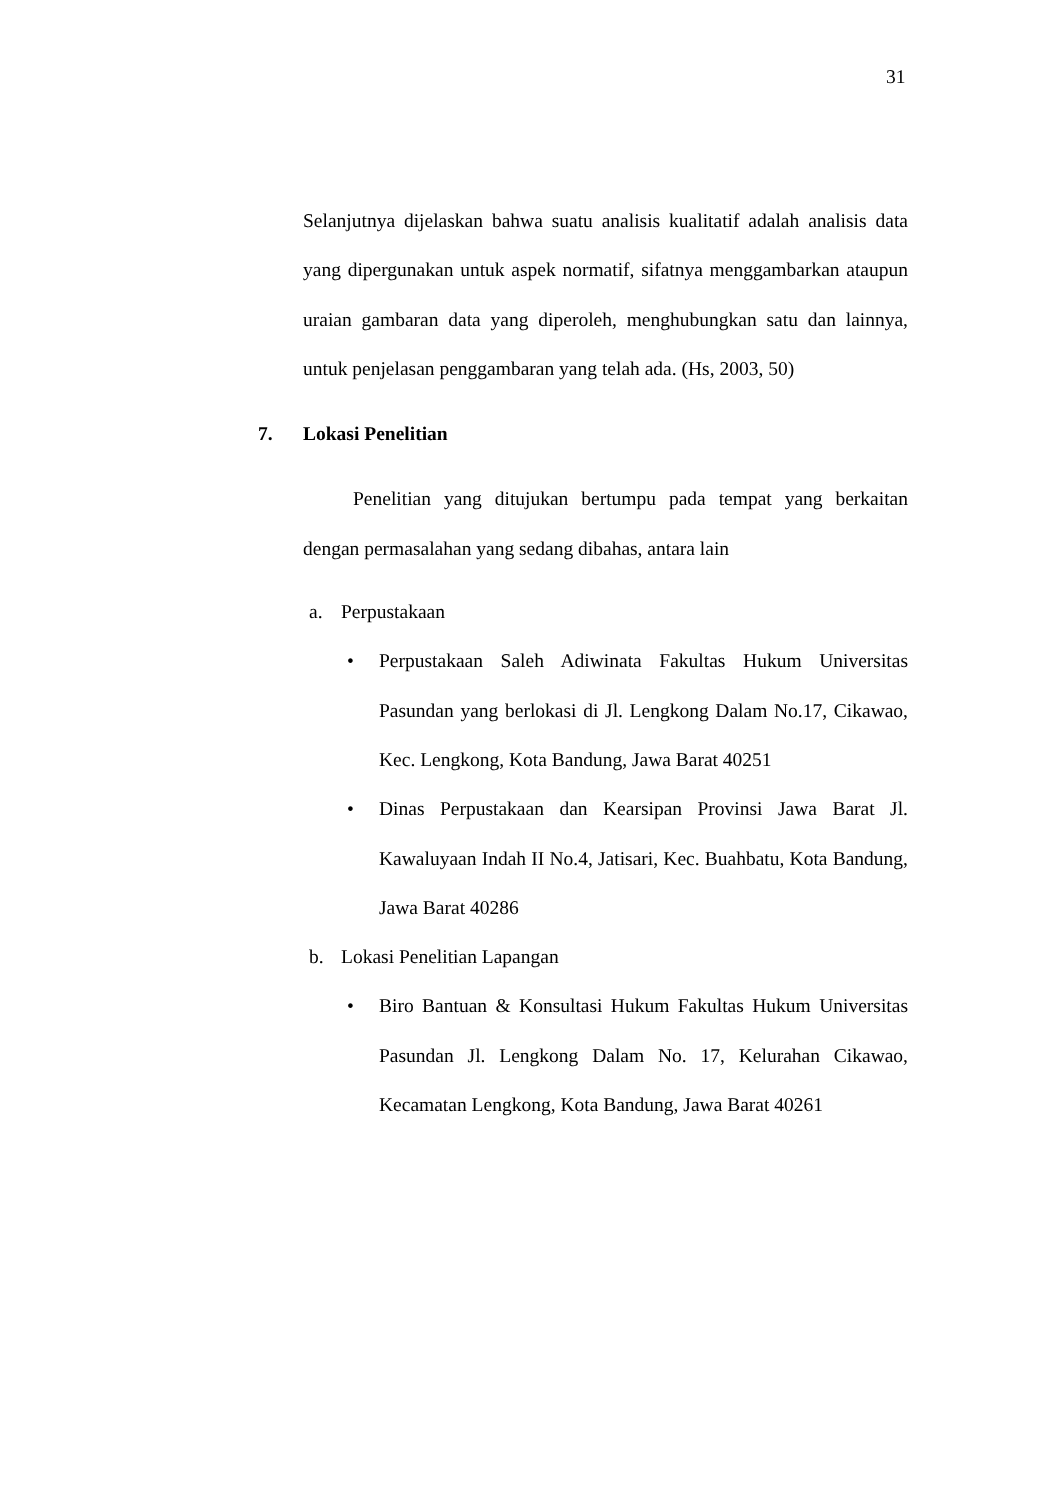31
Selanjutnya dijelaskan bahwa suatu analisis kualitatif adalah analisis data yang dipergunakan untuk aspek normatif, sifatnya menggambarkan ataupun uraian gambaran data yang diperoleh, menghubungkan satu dan lainnya, untuk penjelasan penggambaran yang telah ada. (Hs, 2003, 50)
7. Lokasi Penelitian
Penelitian yang ditujukan bertumpu pada tempat yang berkaitan dengan permasalahan yang sedang dibahas, antara lain
a. Perpustakaan
• Perpustakaan Saleh Adiwinata Fakultas Hukum Universitas Pasundan yang berlokasi di Jl. Lengkong Dalam No.17, Cikawao, Kec. Lengkong, Kota Bandung, Jawa Barat 40251
• Dinas Perpustakaan dan Kearsipan Provinsi Jawa Barat Jl. Kawaluyaan Indah II No.4, Jatisari, Kec. Buahbatu, Kota Bandung, Jawa Barat 40286
b. Lokasi Penelitian Lapangan
• Biro Bantuan & Konsultasi Hukum Fakultas Hukum Universitas Pasundan Jl. Lengkong Dalam No. 17, Kelurahan Cikawao, Kecamatan Lengkong, Kota Bandung, Jawa Barat 40261